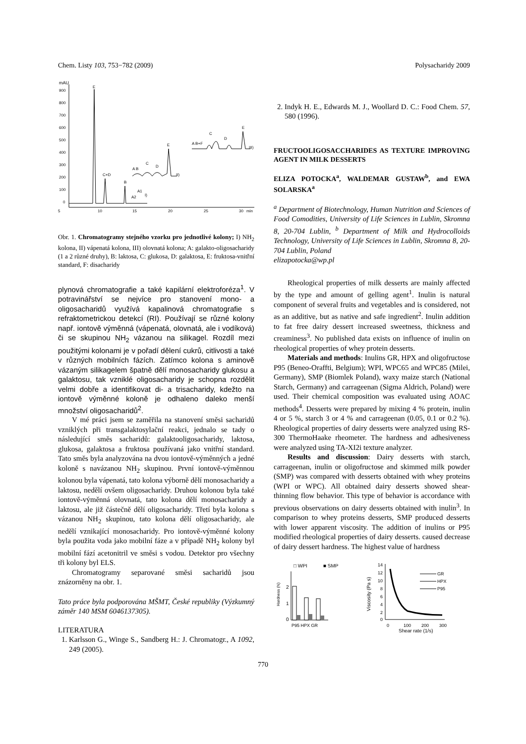Chem. Listy 103, 753−782 (2009) Polysacharidy 2009
mAU
900
800
700
600
500
400
300
200
100
0
5
10
15
20
25
30
min
E
C+D
B
A2
A1
I)
A B
C
D
E
II)
A B+F
C
D
E
III)
Obr. 1. Chromatogramy stejného vzorku pro jednotlivé kolony; I) NH<sub>2</sub> kolona, II) vápenatá kolona, III) olovnatá kolona; A: galakto-oligosacharidy (1 a 2 různé druhy), B: laktosa, C: glukosa, D: galaktosa, E: fruktosa-vnitřní standard, F: disacharidy
plynová chromatografie a také kapilární elektroforéza<sup>1</sup>. V potravinářství se nejvíce pro stanovení mono- a oligosacharidů využívá kapalinová chromatografie s refraktometrickou detekcí (RI). Používají se různé kolony např. iontově výměnná (vápenatá, olovnatá, ale i vodíková) či se skupinou NH<sub>2</sub> vázanou na silikagel. Rozdíl mezi použitými kolonami je v pořadí dělení cukrů, citlivosti a také v různých mobilních fázích. Zatímco kolona s aminově vázaným silikagelem špatně dělí monosacharidy glukosu a galaktosu, tak vzniklé oligosacharidy je schopna rozdělit velmi dobře a identifikovat di- a trisacharidy, kdežto na iontově výměnné koloně je odhaleno daleko menší množství oligosacharidů<sup>2</sup>.
V mé práci jsem se zaměřila na stanovení směsi sacharidů vzniklých při transgalaktosylační reakci, jednalo se tady o následující směs sacharidů: galaktooligosacharidy, laktosa, glukosa, galaktosa a fruktosa používaná jako vnitřní standard. Tato směs byla analyzována na dvou iontově-výměnných a jedné koloně s navázanou NH<sub>2</sub> skupinou. První iontově-výměnnou kolonou byla vápenatá, tato kolona výborně dělí monosacharidy a laktosu, nedělí ovšem oligosacharidy. Druhou kolonou byla také iontově-výměnná olovnatá, tato kolona dělí monosacharidy a laktosu, ale již částečně dělí oligosacharidy. Třetí byla kolona s vázanou NH<sub>2</sub> skupinou, tato kolona dělí oligosacharidy, ale nedělí vznikající monosacharidy. Pro iontově-výměnné kolony byla použita voda jako mobilní fáze a v případě NH<sub>2</sub> kolony byl mobilní fází acetonitril ve směsi s vodou. Detektor pro všechny tři kolony byl ELS.
Chromatogramy separované směsi sacharidů jsou znázorněny na obr. 1.
Tato práce byla podporována MŠMT, České republiky (Výzkumný záměr 140 MSM 6046137305).
LITERATURA
1. Karlsson G., Winge S., Sandberg H.: J. Chromatogr., A 1092, 249 (2005).
2. Indyk H. E., Edwards M. J., Woollard D. C.: Food Chem. 57, 580 (1996).
FRUCTOOLIGOSACCHARIDES AS TEXTURE IMPROVING AGENT IN MILK DESSERTS
ELIZA POTOCKA<sup>a</sup>, WALDEMAR GUSTAW<sup>b</sup>, and EWA SOLARSKA<sup>a</sup>
<sup>a</sup> Department of Biotechnology, Human Nutrition and Sciences of Food Comodities, University of Life Sciences in Lublin, Skromna 8, 20-704 Lublin, <sup>b</sup> Department of Milk and Hydrocolloids Technology, University of Life Sciences in Lublin, Skromna 8, 20-704 Lublin, Poland
elizapotocka@wp.pl
Rheological properties of milk desserts are mainly affected by the type and amount of gelling agent<sup>1</sup>. Inulin is natural component of several fruits and vegetables and is considered, not as an additive, but as native and safe ingredient<sup>2</sup>. Inulin addition to fat free dairy dessert increased sweetness, thickness and creaminess<sup>3</sup>. No published data exists on influence of inulin on rheological properties of whey protein desserts.
Materials and methods: Inulins GR, HPX and oligofructose P95 (Beneo-Oraffti, Belgium); WPI, WPC65 and WPC85 (Milei, Germany), SMP (Biomlek Poland), waxy maize starch (National Starch, Germany) and carrageenan (Sigma Aldrich, Poland) were used. Their chemical composition was evaluated using AOAC methods<sup>4</sup>. Desserts were prepared by mixing 4 % protein, inulin 4 or 5 %, starch 3 or 4 % and carrageenan (0.05, 0.1 or 0.2 %). Rheological properties of dairy desserts were analyzed using RS-300 ThermoHaake rheometer. The hardness and adhesiveness were analyzed using TA-XI2i texture analyzer.
Results and discussion: Dairy desserts with starch, carrageenan, inulin or oligofructose and skimmed milk powder (SMP) was compared with desserts obtained with whey proteins (WPI or WPC). All obtained dairy desserts showed shear-thinning flow behavior. This type of behavior is accordance with previous observations on dairy desserts obtained with inulin<sup>3</sup>. In comparison to whey proteins desserts, SMP produced desserts with lower apparent viscosity. The addition of inulins or P95 modified rheological properties of dairy desserts. caused decrease of dairy dessert hardness. The highest value of hardness
□ WPI
■ SMP
Hardness (N)
2
1
0
P95 HPX GR
Viscosity (Pa s)
14
12
10
8
6
4
2
0
0
100
200
300
Shear rate (1/s)
GR
HPX
P95
770